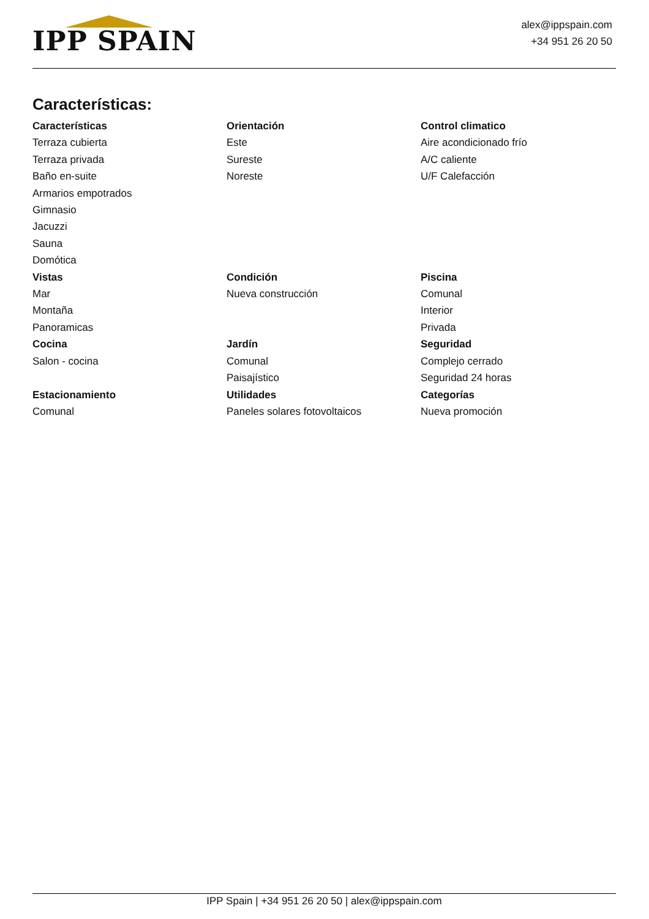IPP SPAIN
alex@ippspain.com
+34 951 26 20 50
Características:
Características
Terraza cubierta
Terraza privada
Baño en-suite
Armarios empotrados
Gimnasio
Jacuzzi
Sauna
Domótica
Orientación
Este
Sureste
Noreste
Control climatico
Aire acondicionado frío
A/C caliente
U/F Calefacción
Vistas
Mar
Montaña
Panoramicas
Condición
Nueva construcción
Piscina
Comunal
Interior
Privada
Cocina
Salon - cocina
Jardín
Comunal
Paisajístico
Seguridad
Complejo cerrado
Seguridad 24 horas
Estacionamiento
Comunal
Utilidades
Paneles solares fotovoltaicos
Categorías
Nueva promoción
IPP Spain | +34 951 26 20 50 | alex@ippspain.com